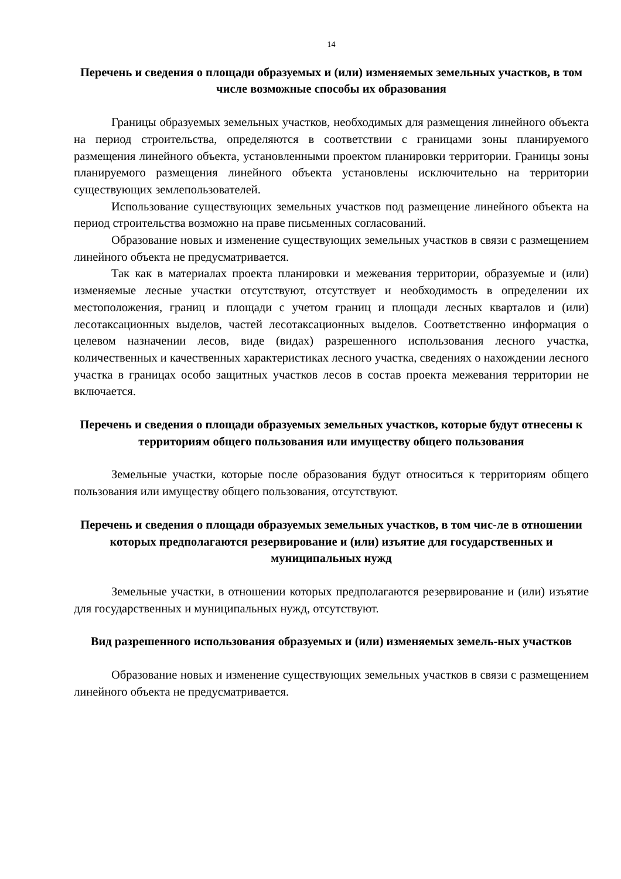14
Перечень и сведения о площади образуемых и (или) изменяемых земельных участков, в том числе возможные способы их образования
Границы образуемых земельных участков, необходимых для размещения линейного объекта на период строительства, определяются в соответствии с границами зоны планируемого размещения линейного объекта, установленными проектом планировки территории. Границы зоны планируемого размещения линейного объекта установлены исключительно на территории существующих землепользователей.
Использование существующих земельных участков под размещение линейного объекта на период строительства возможно на праве письменных согласований.
Образование новых и изменение существующих земельных участков в связи с размещением линейного объекта не предусматривается.
Так как в материалах проекта планировки и межевания территории, образуемые и (или) изменяемые лесные участки отсутствуют, отсутствует и необходимость в определении их местоположения, границ и площади с учетом границ и площади лесных кварталов и (или) лесотаксационных выделов, частей лесотаксационных выделов. Соответственно информация о целевом назначении лесов, виде (видах) разрешенного использования лесного участка, количественных и качественных характеристиках лесного участка, сведениях о нахождении лесного участка в границах особо защитных участков лесов в состав проекта межевания территории не включается.
Перечень и сведения о площади образуемых земельных участков, которые будут отнесены к территориям общего пользования или имуществу общего пользования
Земельные участки, которые после образования будут относиться к территориям общего пользования или имуществу общего пользования, отсутствуют.
Перечень и сведения о площади образуемых земельных участков, в том чис-ле в отношении которых предполагаются резервирование и (или) изъятие для государственных и муниципальных нужд
Земельные участки, в отношении которых предполагаются резервирование и (или) изъятие для государственных и муниципальных нужд, отсутствуют.
Вид разрешенного использования образуемых и (или) изменяемых земель-ных участков
Образование новых и изменение существующих земельных участков в связи с размещением линейного объекта не предусматривается.